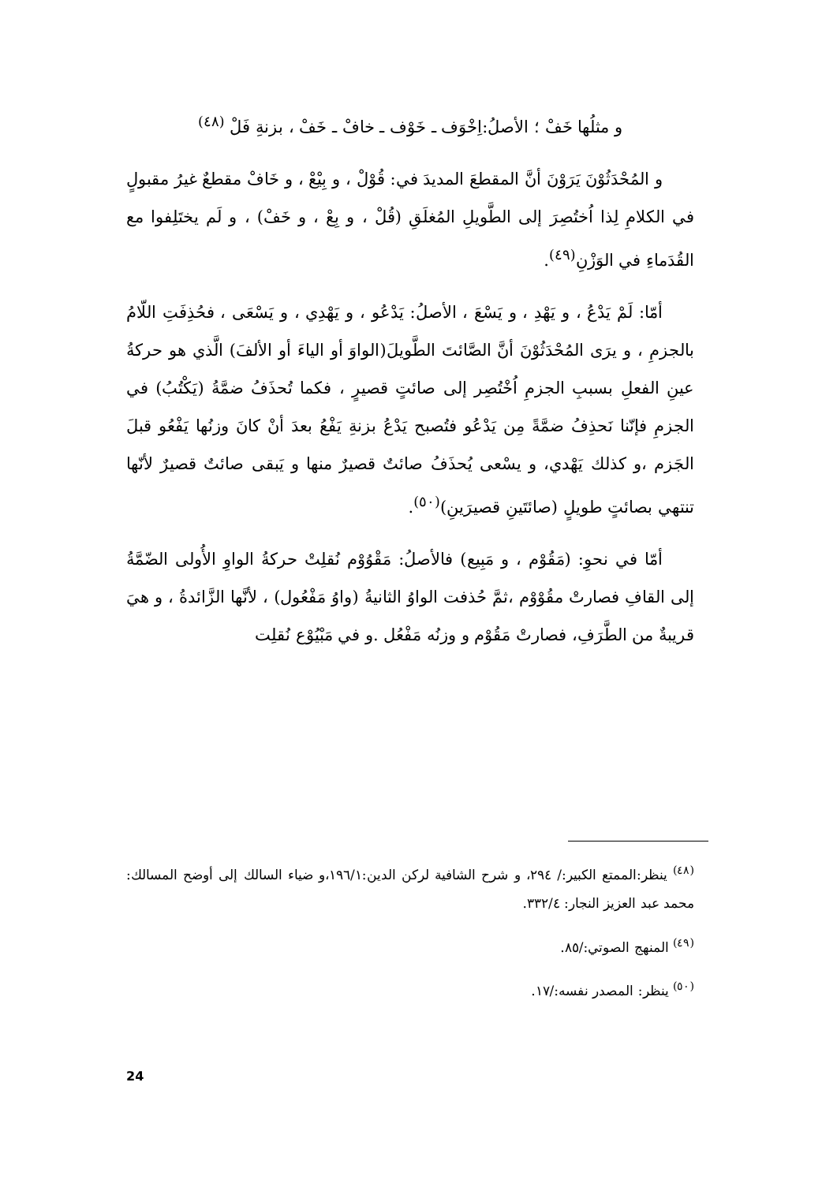و مثلُها خَفْ ؛ الأصلُ:اِخْوَف ـ خَوْف ـ خافْ ـ خَفْ ، بزنةِ فَلْ <sup>(٤٨)</sup>
و المُحْدَثُوْنَ يَرَوْنَ أنَّ المقطعَ المديدَ في: قُوْلْ ، و بِيْعْ ، و خَافْ مقطعٌ غيرُ مقبولٍ في الكلامِ لِذا اُختُصِرَ إلى الطَّويلِ المُغلَقِ (قُلْ ، و بِعْ ، و خَفْ) ، و لَم يختَلِفوا مع القُدَماءِ في الوَزْنِ<sup>(٤٩)</sup>.
أمّا: لَمْ يَدْعُ ، و يَهْدِ ، و يَسْعَ ، الأصلُ: يَدْعُو ، و يَهْدِي ، و يَسْعَى ، فحُذِفَتِ اللّامُ بالجزمِ ، و يرَى المُحْدَثُوْنَ أنَّ الصَّائتَ الطَّويلَ(الواوَ أو الياءَ أو الألفَ) الَّذي هو حركةُ عينِ الفعلِ بسببِ الجزمِ اُخْتُصِر إلى صائتٍ قصيرٍ ، فكما تُحذَفُ ضمَّةُ (يَكْتُبُ) في الجزمِ فإنّنا نَحذِفُ ضمَّةً مِن يَدْعُو فتُصبح يَدْعُ بزنةِ يَفْعُ بعدَ أنْ كانَ وزنُها يَفْعُو قبلَ الجَزم ،و كذلك يَهْدي، و يسْعى يُحذَفُ صائتٌ قصيرٌ منها و يَبقى صائتٌ قصيرٌ لأنّها تنتهي بصائتٍ طويلٍ (صائتَينِ قصيرَينِ)<sup>(٥٠)</sup>.
أمّا في نحوِ: (مَقُوْم ، و مَبِيع) فالأصلُ: مَقْوُوْم نُقلِتْ حركةُ الواوِ الأُولى الضّمَّةُ إلى القافِ فصارتْ مقُوْوْم ،ثمَّ حُذفت الواوُ الثانيةُ (واوُ مَفْعُول) ، لأنَّها الزَّائدةُ ، و هيَ قريبةٌ من الطَّرَفِ، فصارتْ مَقُوْم و وزنُه مَفْعُل .و في مَبْيُوْع نُقلِت
<sup>(٤٨)</sup> ينظر:الممتع الكبير:/ ٢٩٤، و شرح الشافية لركن الدين:١٩٦/١،و ضياء السالك إلى أوضح المسالك: محمد عبد العزيز النجار: ٣٣٢/٤.
<sup>(٤٩)</sup> المنهج الصوتي:/٨٥.
<sup>(٥٠)</sup> ينظر: المصدر نفسه:/١٧.
24